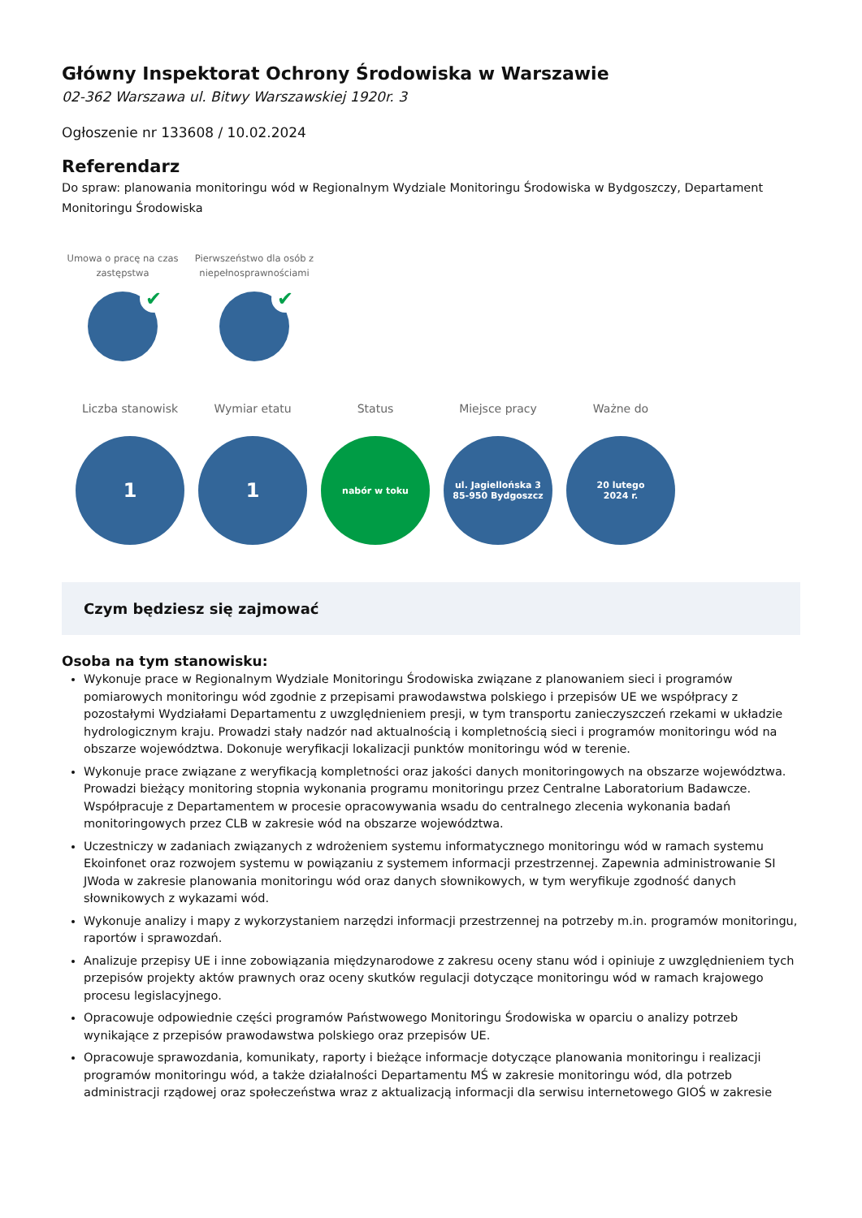Główny Inspektorat Ochrony Środowiska w Warszawie
02-362 Warszawa ul. Bitwy Warszawskiej 1920r. 3
Ogłoszenie nr 133608 / 10.02.2024
Referendarz
Do spraw: planowania monitoringu wód w Regionalnym Wydziale Monitoringu Środowiska w Bydgoszczy, Departament Monitoringu Środowiska
Umowa o pracę na czas zastępstwa
✔
Pierwszeństwo dla osób z niepełnosprawnościami
✔
Liczba stanowisk
1
Wymiar etatu
1
Status
nabór w toku
Miejsce pracy
ul. Jagiellońska 3
85-950 Bydgoszcz
Ważne do
20 lutego
2024 r.
Czym będziesz się zajmować
Osoba na tym stanowisku:
Wykonuje prace w Regionalnym Wydziale Monitoringu Środowiska związane z planowaniem sieci i programów pomiarowych monitoringu wód zgodnie z przepisami prawodawstwa polskiego i przepisów UE we współpracy z pozostałymi Wydziałami Departamentu z uwzględnieniem presji, w tym transportu zanieczyszczeń rzekami w układzie hydrologicznym kraju. Prowadzi stały nadzór nad aktualnością i kompletnością sieci i programów monitoringu wód na obszarze województwa. Dokonuje weryfikacji lokalizacji punktów monitoringu wód w terenie.
Wykonuje prace związane z weryfikacją kompletności oraz jakości danych monitoringowych na obszarze województwa. Prowadzi bieżący monitoring stopnia wykonania programu monitoringu przez Centralne Laboratorium Badawcze. Współpracuje z Departamentem w procesie opracowywania wsadu do centralnego zlecenia wykonania badań monitoringowych przez CLB w zakresie wód na obszarze województwa.
Uczestniczy w zadaniach związanych z wdrożeniem systemu informatycznego monitoringu wód w ramach systemu Ekoinfonet oraz rozwojem systemu w powiązaniu z systemem informacji przestrzennej. Zapewnia administrowanie SI JWoda w zakresie planowania monitoringu wód oraz danych słownikowych, w tym weryfikuje zgodność danych słownikowych z wykazami wód.
Wykonuje analizy i mapy z wykorzystaniem narzędzi informacji przestrzennej na potrzeby m.in. programów monitoringu, raportów i sprawozdań.
Analizuje przepisy UE i inne zobowiązania międzynarodowe z zakresu oceny stanu wód i opiniuje z uwzględnieniem tych przepisów projekty aktów prawnych oraz oceny skutków regulacji dotyczące monitoringu wód w ramach krajowego procesu legislacyjnego.
Opracowuje odpowiednie części programów Państwowego Monitoringu Środowiska w oparciu o analizy potrzeb wynikające z przepisów prawodawstwa polskiego oraz przepisów UE.
Opracowuje sprawozdania, komunikaty, raporty i bieżące informacje dotyczące planowania monitoringu i realizacji programów monitoringu wód, a także działalności Departamentu MŚ w zakresie monitoringu wód, dla potrzeb administracji rządowej oraz społeczeństwa wraz z aktualizacją informacji dla serwisu internetowego GIOŚ w zakresie